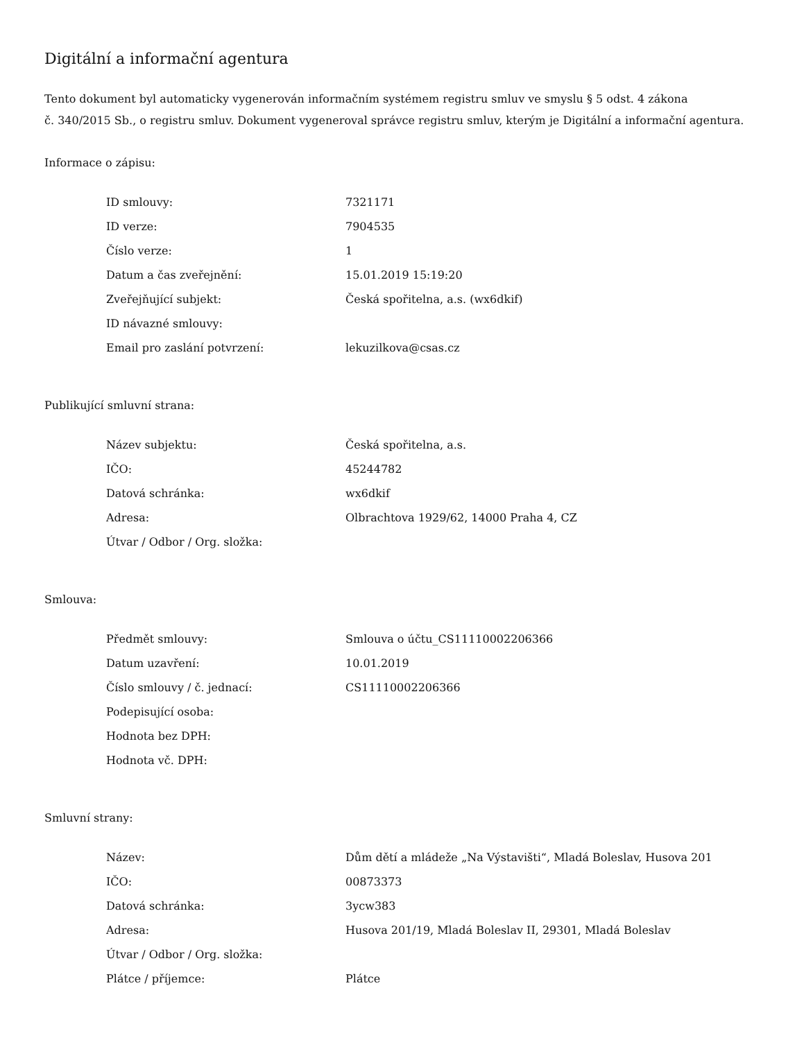Digitální a informační agentura
Tento dokument byl automaticky vygenerován informačním systémem registru smluv ve smyslu § 5 odst. 4 zákona
č. 340/2015 Sb., o registru smluv. Dokument vygeneroval správce registru smluv, kterým je Digitální a informační agentura.
Informace o zápisu:
| ID smlouvy: | 7321171 |
| ID verze: | 7904535 |
| Číslo verze: | 1 |
| Datum a čas zveřejnění: | 15.01.2019 15:19:20 |
| Zveřejňující subjekt: | Česká spořitelna, a.s. (wx6dkif) |
| ID návazné smlouvy: | |
| Email pro zaslání potvrzení: | lekuzilkova@csas.cz |
Publikující smluvní strana:
| Název subjektu: | Česká spořitelna, a.s. |
| IČO: | 45244782 |
| Datová schránka: | wx6dkif |
| Adresa: | Olbrachtova 1929/62, 14000 Praha 4, CZ |
| Útvar / Odbor / Org. složka: | |
Smlouva:
| Předmět smlouvy: | Smlouva o účtu_CS11110002206366 |
| Datum uzavření: | 10.01.2019 |
| Číslo smlouvy / č. jednací: | CS11110002206366 |
| Podepisující osoba: | |
| Hodnota bez DPH: | |
| Hodnota vč. DPH: | |
Smluvní strany:
| Název: | Dům dětí a mládeže „Na Výstavišti“, Mladá Boleslav, Husova 201 |
| IČO: | 00873373 |
| Datová schránka: | 3ycw383 |
| Adresa: | Husova 201/19, Mladá Boleslav II, 29301, Mladá Boleslav |
| Útvar / Odbor / Org. složka: | |
| Plátce / příjemce: | Plátce |